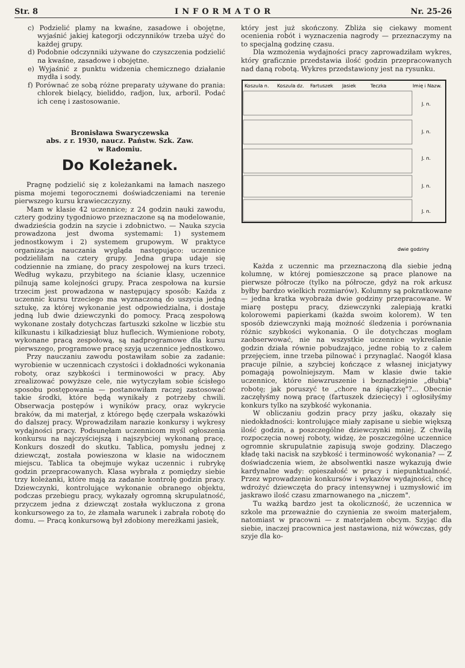Str. 8 INFORMATOR Nr. 25-26
c) Podzielić plamy na kwaśne, zasadowe i obojętne, wyjaśnić jakiej kategorji odczynników trzeba użyć do każdej grupy.
d) Podobnie odczynniki używane do czyszczenia podzielić na kwaśne, zasadowe i obojętne.
e) Wyjaśnić z punktu widzenia chemicznego działanie mydła i sody.
f) Porównać ze sobą różne preparaty używane do prania: chlorek bielący, bieliddo, radjon, lux, arboril. Podać ich cenę i zastosowanie.
Bronisława Swaryczewska
abs. z r. 1930, naucz. Państw. Szk. Zaw.
w Radomiu.
Do Koleżanek.
Pragnę podzielić się z koleżankami na łamach naszego pisma mojemi tegorocznemi doświadczeniami na terenie pierwszego kursu krawieczczyzny.
Mam w klasie 42 uczennice; z 24 godzin nauki zawodu, cztery godziny tygodniowo przeznaczone są na modelowanie, dwadzieścia godzin na szycie i zdobnictwo. — Nauka szycia prowadzona jest dwoma systemami: 1) systemem jednostkowym i 2) systemem grupowym. W praktyce organizacja nauczania wygląda następująco: uczennice podzieliłam na cztery grupy. Jedna grupa udaje się codziennie na zmianę, do pracy zespołowej na kurs trzeci. Według wykazu, przybitego na ścianie klasy, uczennice pilnują same kolejności grupy. Praca zespołowa na kursie trzecim jest prowadzona w następujący sposób: Każda z uczennic kursu trzeciego ma wyznaczoną do uszycia jedną sztukę, za której wykonanie jest odpowiedzialna, i dostaje jedną lub dwie dziewczynki do pomocy. Pracą zespołową wykonane zostały dotychczas fartuszki szkolne w liczbie stu kilkunastu i kilkadziesiąt bluz huflecich. Wymienione roboty, wykonane pracą zespołową, są nadprogramowe dla kursu pierwszego, programowe pracę szyją uczennice jednostkowo.
Przy nauczaniu zawodu postawiłam sobie za zadanie: wyrobienie w uczennicach czystości i dokładności wykonania roboty, oraz szybkości i terminowości w pracy. Aby zrealizować powyższe cele, nie wytyczyłam sobie ścisłego sposobu postępowania — postanowiłam raczej zastosować takie środki, które będą wynikały z potrzeby chwili. Obserwacja postępów i wyników pracy, oraz wykrycie braków, da mi materjał, z którego będę czerpała wskazówki do dalszej pracy. Wprowadziłam narazie konkursy i wykresy wydajności pracy. Podsunęłam uczennicom myśl ogłoszenia konkursu na najczyściejszą i najszybciej wykonaną pracę. Konkurs doszedł do skutku. Tablica, pomysłu jednej z dziewcząt, została powieszona w klasie na widocznem miejscu. Tablica ta obejmuje wykaz uczennic i rubrykę godzin przepracowanych. Klasa wybrała z pomiędzy siebie trzy koleżanki, które mają za zadanie kontrolę godzin pracy. Dziewczynki, kontrolujące wykonanie obranego objektu, podczas przebiegu pracy, wykazały ogromną skrupulatność, przyczem jedna z dziewcząt została wykluczona z grona konkursowego za to, że złamała warunek i zabrała robotę do domu. — Pracą konkursową był zdobiony mereżkami jasiek,
który jest już skończony. Zbliża się ciekawy moment ocenienia robót i wyznaczenia nagrody — przeznaczymy na to specjalną godzinę czasu.
Dla wzmożenia wydajności pracy zaprowadziłam wykres, który graficznie przedstawia ilość godzin przepracowanych nad daną robotą. Wykres przedstawiony jest na rysunku.
Koszula n.
Koszula dz.
Fartuszek
Jasiek
Teczka
Imię i Nazw.
J. n.
J. n.
J. n.
J. n.
J. n.
dwie godziny
Każda z uczennic ma przeznaczoną dla siebie jedną kolumnę, w której pomieszczone są prace planowe na pierwsze półrocze (tylko na półrocze, gdyż na rok arkusz byłby bardzo wielkich rozmiarów). Kolumny są pokratkowane — jedna kratka wyobraża dwie godziny przepracowane. W miarę postępu pracy, dziewczynki zalepiają kratki kolorowemi papierkami (każda swoim kolorem). W ten sposób dziewczynki mają możność śledzenia i porównania różnic szybkości wykonania. O ile dotychczas mogłam zaobserwować, nie na wszystkie uczennice wykreślanie godzin działa równie pobudzająco, jedne robią to z całem przejęciem, inne trzeba pilnować i przynaglać. Naogół klasa pracuje pilnie, a szybciej kończące z własnej inicjatywy pomagają powolniejszym. Mam w klasie dwie takie uczennice, które niewzruszenie i beznadziejnie „dłubią" robotę; jak poruszyć te „chore na śpiączkę"?... Obecnie zaczęłyśmy nową pracę (fartuszek dziecięcy) i ogłosiłyśmy konkurs tylko na szybkość wykonania.
W obliczaniu godzin pracy przy jaśku, okazały się niedokładności: kontrolujące miały zapisane u siebie większą ilość godzin, a poszczególne dziewczynki mniej. Z chwilą rozpoczęcia nowej roboty, widzę, że poszczególne uczennice ogromnie skrupulatnie zapisują swoje godziny. Dlaczego kładę taki nacisk na szybkość i terminowość wykonania? — Z doświadczenia wiem, że absolwentki nasze wykazują dwie kardynalne wady: opieszałość w pracy i niepunktualność. Przez wprowadzenie konkursów i wykazów wydajności, chcę wdrożyć dziewczęta do pracy intensywnej i uzmysłowić im jaskrawo ilość czasu zmarnowanego na „niczem".
Tu ważką bardzo jest ta okoliczność, że uczennica w szkole ma przeważnie do czynienia ze swoim materjałem, natomiast w pracowni — z materjałem obcym. Szyjąc dla siebie, inaczej pracownica jest nastawiona, niż wówczas, gdy szyje dla ko-